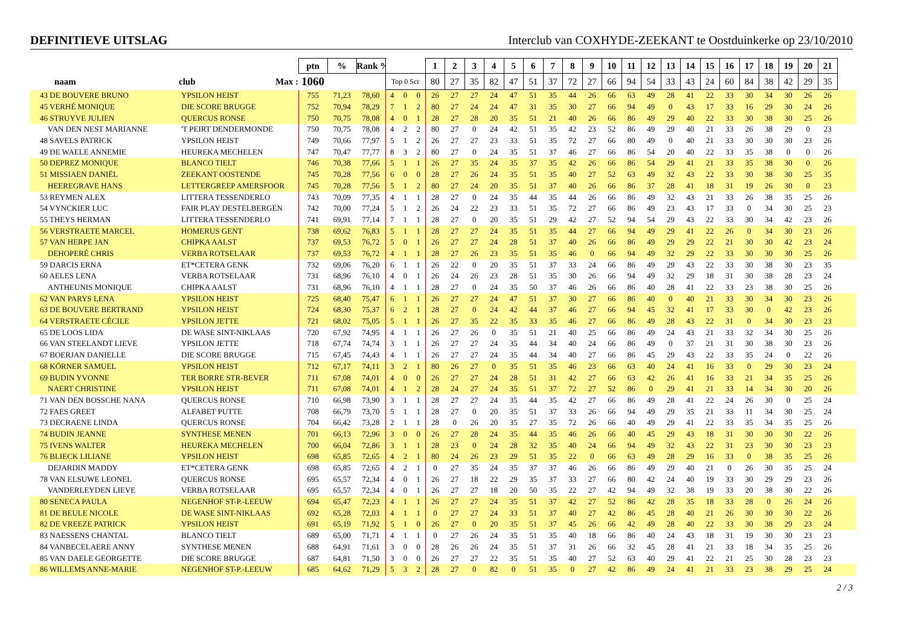DEFINITIEVE UITSLAG
Interclub van COXHYDE-ZEEKANT te Oostduinkerke op 23/10/2010
| | | ptn | % | Rank % | | | | 1 | 2 | 3 | 4 | 5 | 6 | 7 | 8 | 9 | 10 | 11 | 12 | 13 | 14 | 15 | 16 | 17 | 18 | 19 | 20 | 21 | |
| --- | --- | --- | --- | --- | --- | --- | --- | --- | --- | --- | --- | --- | --- | --- | --- | --- | --- | --- | --- | --- | --- | --- | --- | --- | --- | --- | --- | --- | --- |
| naam | club Max : | 1060 | | | Top 0 Scr | | | 80 | 27 | 35 | 82 | 47 | 51 | 37 | 72 | 27 | 66 | 94 | 54 | 33 | 43 | 24 | 60 | 84 | 38 | 42 | 29 | 35 | |
| 43 DE BOUVERE BRUNO | YPSILON HEIST | 755 | 71,23 | 78,60 | 4 | 0 | 0 | 26 | 27 | 27 | 24 | 47 | 51 | 35 | 44 | 26 | 66 | 63 | 49 | 28 | 41 | 22 | 33 | 30 | 34 | 30 | 26 | 26 | |
| 45 VERHÉ MONIQUE | DIE SCORE BRUGGE | 752 | 70,94 | 78,29 | 7 | 1 | 2 | 80 | 27 | 24 | 24 | 47 | 31 | 35 | 30 | 27 | 66 | 94 | 49 | 0 | 43 | 17 | 33 | 16 | 29 | 30 | 24 | 26 | |
| 46 STRUYVE JULIEN | QUERCUS RONSE | 750 | 70,75 | 78,08 | 4 | 0 | 1 | 28 | 27 | 28 | 20 | 35 | 51 | 21 | 40 | 26 | 66 | 86 | 49 | 29 | 40 | 22 | 33 | 30 | 38 | 30 | 25 | 26 | |
| VAN DEN NEST MARIANNE | 'T PEIRT DENDERMONDE | 750 | 70,75 | 78,08 | 4 | 2 | 2 | 80 | 27 | 0 | 24 | 42 | 51 | 35 | 42 | 23 | 52 | 86 | 49 | 29 | 40 | 21 | 33 | 26 | 38 | 29 | 0 | 23 | |
| 48 SAVELS PATRICK | YPSILON HEIST | 749 | 70,66 | 77,97 | 5 | 1 | 2 | 26 | 27 | 27 | 23 | 33 | 51 | 35 | 72 | 27 | 66 | 80 | 49 | 0 | 40 | 21 | 33 | 30 | 30 | 30 | 23 | 26 | |
| 49 DE WAELE ANNEMIE | HEUREKA MECHELEN | 747 | 70,47 | 77,77 | 8 | 3 | 2 | 80 | 27 | 0 | 24 | 35 | 51 | 37 | 46 | 27 | 66 | 86 | 54 | 20 | 40 | 22 | 33 | 35 | 38 | 0 | 0 | 26 | |
| 50 DEPREZ MONIQUE | BLANCO TIELT | 746 | 70,38 | 77,66 | 5 | 1 | 1 | 26 | 27 | 35 | 24 | 35 | 37 | 35 | 42 | 26 | 66 | 86 | 54 | 29 | 41 | 21 | 33 | 35 | 38 | 30 | 0 | 26 | |
| 51 MISSIAEN DANIËL | ZEEKANT OOSTENDE | 745 | 70,28 | 77,56 | 6 | 0 | 0 | 28 | 27 | 26 | 24 | 35 | 51 | 35 | 40 | 27 | 52 | 63 | 49 | 32 | 43 | 22 | 33 | 30 | 38 | 30 | 25 | 35 | |
| HEEREGRAVE HANS | LETTERGREEP AMERSFOOR | 745 | 70,28 | 77,56 | 5 | 1 | 2 | 80 | 27 | 24 | 20 | 35 | 51 | 37 | 40 | 26 | 66 | 86 | 37 | 28 | 41 | 18 | 31 | 19 | 26 | 30 | 0 | 23 | |
| 53 REYMEN ALEX | LITTERA TESSENDERLO | 743 | 70,09 | 77,35 | 4 | 1 | 1 | 28 | 27 | 0 | 24 | 35 | 44 | 35 | 44 | 26 | 66 | 86 | 49 | 32 | 43 | 21 | 33 | 26 | 38 | 35 | 25 | 26 | |
| 54 VYNCKIER LUC | FAIR PLAY DESTELBERGEN | 742 | 70,00 | 77,24 | 5 | 1 | 2 | 26 | 24 | 22 | 23 | 33 | 51 | 35 | 72 | 27 | 66 | 86 | 49 | 23 | 43 | 17 | 33 | 0 | 34 | 30 | 25 | 23 | |
| 55 THEYS HERMAN | LITTERA TESSENDERLO | 741 | 69,91 | 77,14 | 7 | 1 | 1 | 28 | 27 | 0 | 20 | 35 | 51 | 29 | 42 | 27 | 52 | 94 | 54 | 29 | 43 | 22 | 33 | 30 | 34 | 42 | 23 | 26 | |
| 56 VERSTRAETE MARCEL | HOMERUS GENT | 738 | 69,62 | 76,83 | 5 | 1 | 1 | 28 | 27 | 27 | 24 | 35 | 51 | 35 | 44 | 27 | 66 | 94 | 49 | 29 | 41 | 22 | 26 | 0 | 34 | 30 | 23 | 26 | |
| 57 VAN HERPE JAN | CHIPKA AALST | 737 | 69,53 | 76,72 | 5 | 0 | 1 | 26 | 27 | 27 | 24 | 28 | 51 | 37 | 40 | 26 | 66 | 86 | 49 | 29 | 29 | 22 | 21 | 30 | 30 | 42 | 23 | 24 | |
| DEHOPERÉ CHRIS | VERBA ROTSELAAR | 737 | 69,53 | 76,72 | 4 | 1 | 1 | 28 | 27 | 26 | 23 | 35 | 51 | 35 | 46 | 0 | 66 | 94 | 49 | 32 | 29 | 22 | 33 | 30 | 30 | 30 | 25 | 26 | |
| 59 DARCIS ERNA | ET*CETERA GENK | 732 | 69,06 | 76,20 | 6 | 1 | 1 | 26 | 22 | 0 | 20 | 35 | 51 | 37 | 33 | 24 | 66 | 86 | 49 | 29 | 43 | 22 | 33 | 30 | 38 | 30 | 23 | 35 | |
| 60 AELES LENA | VERBA ROTSELAAR | 731 | 68,96 | 76,10 | 4 | 0 | 1 | 26 | 24 | 26 | 23 | 28 | 51 | 35 | 30 | 26 | 66 | 94 | 49 | 32 | 29 | 18 | 31 | 30 | 38 | 28 | 23 | 24 | |
| ANTHEUNIS MONIQUE | CHIPKA AALST | 731 | 68,96 | 76,10 | 4 | 1 | 1 | 28 | 27 | 0 | 24 | 35 | 50 | 37 | 46 | 26 | 66 | 86 | 40 | 28 | 41 | 22 | 33 | 23 | 38 | 30 | 25 | 26 | |
| 62 VAN PARYS LENA | YPSILON HEIST | 725 | 68,40 | 75,47 | 6 | 1 | 1 | 26 | 27 | 27 | 24 | 47 | 51 | 37 | 30 | 27 | 66 | 86 | 40 | 0 | 40 | 21 | 33 | 30 | 34 | 30 | 23 | 26 | |
| 63 DE BOUVERE BERTRAND | YPSILON HEIST | 724 | 68,30 | 75,37 | 6 | 2 | 1 | 28 | 27 | 0 | 24 | 42 | 44 | 37 | 46 | 27 | 66 | 94 | 45 | 32 | 41 | 17 | 33 | 30 | 0 | 42 | 23 | 26 | |
| 64 VERSTRAETE CÉCILE | YPSILON JETTE | 721 | 68,02 | 75,05 | 5 | 1 | 1 | 26 | 27 | 35 | 22 | 35 | 33 | 35 | 46 | 27 | 66 | 86 | 49 | 28 | 43 | 22 | 31 | 0 | 34 | 30 | 23 | 23 | |
| 65 DE LOOS LIDA | DE WASE SINT-NIKLAAS | 720 | 67,92 | 74,95 | 4 | 1 | 1 | 26 | 27 | 26 | 0 | 35 | 51 | 21 | 40 | 25 | 66 | 86 | 49 | 24 | 43 | 21 | 33 | 32 | 34 | 30 | 25 | 26 | |
| 66 VAN STEELANDT LIEVE | YPSILON JETTE | 718 | 67,74 | 74,74 | 3 | 1 | 1 | 26 | 27 | 27 | 24 | 35 | 44 | 34 | 40 | 24 | 66 | 86 | 49 | 0 | 37 | 21 | 31 | 30 | 38 | 30 | 23 | 26 | |
| 67 BOERJAN DANIELLE | DIE SCORE BRUGGE | 715 | 67,45 | 74,43 | 4 | 1 | 1 | 26 | 27 | 27 | 24 | 35 | 44 | 34 | 40 | 27 | 66 | 86 | 45 | 29 | 43 | 22 | 33 | 35 | 24 | 0 | 22 | 26 | |
| 68 KÖRNER SAMUEL | YPSILON HEIST | 712 | 67,17 | 74,11 | 3 | 2 | 1 | 80 | 26 | 27 | 0 | 35 | 51 | 35 | 46 | 23 | 66 | 63 | 40 | 24 | 41 | 16 | 33 | 0 | 29 | 30 | 23 | 24 | |
| 69 BUDIN YVONNE | TER BORRE STR-BEVER | 711 | 67,08 | 74,01 | 4 | 0 | 0 | 26 | 27 | 27 | 24 | 28 | 51 | 31 | 42 | 27 | 66 | 63 | 42 | 26 | 41 | 16 | 33 | 21 | 34 | 35 | 25 | 26 | |
| NAERT CHRISTINE | YPSILON HEIST | 711 | 67,08 | 74,01 | 4 | 1 | 2 | 28 | 24 | 27 | 24 | 35 | 51 | 37 | 72 | 27 | 52 | 86 | 0 | 29 | 41 | 21 | 33 | 14 | 34 | 30 | 20 | 26 | |
| 71 VAN DEN BOSSCHE NANA | QUERCUS RONSE | 710 | 66,98 | 73,90 | 3 | 1 | 1 | 28 | 27 | 27 | 24 | 35 | 44 | 35 | 42 | 27 | 66 | 86 | 49 | 28 | 41 | 22 | 24 | 26 | 30 | 0 | 25 | 24 | |
| 72 FAES GREET | ALFABET PUTTE | 708 | 66,79 | 73,70 | 5 | 1 | 1 | 28 | 27 | 0 | 20 | 35 | 51 | 37 | 33 | 26 | 66 | 94 | 49 | 29 | 35 | 21 | 33 | 11 | 34 | 30 | 25 | 24 | |
| 73 DECRAENE LINDA | QUERCUS RONSE | 704 | 66,42 | 73,28 | 2 | 1 | 1 | 28 | 0 | 26 | 20 | 35 | 27 | 35 | 72 | 26 | 66 | 40 | 49 | 29 | 41 | 22 | 33 | 35 | 34 | 35 | 25 | 26 | |
| 74 BUDIN JEANNE | SYNTHESE MENEN | 701 | 66,13 | 72,96 | 3 | 0 | 0 | 26 | 27 | 28 | 24 | 35 | 44 | 35 | 46 | 26 | 66 | 40 | 45 | 29 | 43 | 18 | 31 | 30 | 30 | 30 | 22 | 26 | |
| 75 IVENS WALTER | HEUREKA MECHELEN | 700 | 66,04 | 72,86 | 3 | 1 | 1 | 28 | 23 | 0 | 24 | 28 | 32 | 35 | 40 | 24 | 66 | 94 | 49 | 32 | 43 | 22 | 31 | 23 | 30 | 30 | 23 | 23 | |
| 76 BLIECK LILIANE | YPSILON HEIST | 698 | 65,85 | 72,65 | 4 | 2 | 1 | 80 | 24 | 26 | 23 | 29 | 51 | 35 | 22 | 0 | 66 | 63 | 49 | 28 | 29 | 16 | 33 | 0 | 38 | 35 | 25 | 26 | |
| DEJARDIN MADDY | ET*CETERA GENK | 698 | 65,85 | 72,65 | 4 | 2 | 1 | 0 | 27 | 35 | 24 | 35 | 37 | 37 | 46 | 26 | 66 | 86 | 49 | 29 | 40 | 21 | 0 | 26 | 30 | 35 | 25 | 24 | |
| 78 VAN ELSUWE LEONEL | QUERCUS RONSE | 695 | 65,57 | 72,34 | 4 | 0 | 1 | 26 | 27 | 18 | 22 | 29 | 35 | 37 | 33 | 27 | 66 | 80 | 42 | 24 | 40 | 19 | 33 | 30 | 29 | 29 | 23 | 26 | |
| VANDERLEYDEN LIEVE | VERBA ROTSELAAR | 695 | 65,57 | 72,34 | 4 | 0 | 1 | 26 | 27 | 27 | 18 | 20 | 50 | 35 | 22 | 27 | 42 | 94 | 49 | 32 | 38 | 19 | 33 | 20 | 38 | 30 | 22 | 26 | |
| 80 SENECA PAULA | NEGENHOF ST-P.-LEEUW | 694 | 65,47 | 72,23 | 4 | 1 | 1 | 26 | 27 | 27 | 24 | 35 | 51 | 37 | 42 | 27 | 52 | 86 | 42 | 28 | 35 | 18 | 33 | 28 | 0 | 26 | 24 | 26 | |
| 81 DE BEULE NICOLE | DE WASE SINT-NIKLAAS | 692 | 65,28 | 72,03 | 4 | 1 | 1 | 0 | 27 | 27 | 24 | 33 | 51 | 37 | 40 | 27 | 42 | 86 | 45 | 28 | 40 | 21 | 26 | 30 | 30 | 30 | 22 | 26 | |
| 82 DE VREEZE PATRICK | YPSILON HEIST | 691 | 65,19 | 71,92 | 5 | 1 | 0 | 26 | 27 | 0 | 20 | 35 | 51 | 37 | 45 | 26 | 66 | 42 | 49 | 28 | 40 | 22 | 33 | 30 | 38 | 29 | 23 | 24 | |
| 83 NAESSENS CHANTAL | BLANCO TIELT | 689 | 65,00 | 71,71 | 4 | 1 | 1 | 0 | 27 | 26 | 24 | 35 | 51 | 35 | 40 | 18 | 66 | 86 | 40 | 24 | 43 | 18 | 31 | 19 | 30 | 30 | 23 | 23 | |
| 84 VANBECELAERE ANNY | SYNTHESE MENEN | 688 | 64,91 | 71,61 | 3 | 0 | 0 | 28 | 26 | 26 | 24 | 35 | 51 | 37 | 31 | 26 | 66 | 32 | 45 | 28 | 41 | 21 | 33 | 18 | 34 | 35 | 25 | 26 | |
| 85 VAN DAELE GEORGETTE | DIE SCORE BRUGGE | 687 | 64,81 | 71,50 | 3 | 0 | 0 | 26 | 27 | 27 | 22 | 35 | 51 | 35 | 40 | 27 | 52 | 63 | 40 | 29 | 41 | 22 | 21 | 25 | 30 | 28 | 23 | 23 | |
| 86 WILLEMS ANNE-MARIE | NEGENHOF ST-P.-LEEUW | 685 | 64,62 | 71,29 | 5 | 3 | 2 | 28 | 27 | 0 | 82 | 0 | 51 | 35 | 0 | 27 | 42 | 86 | 49 | 24 | 41 | 21 | 33 | 23 | 38 | 29 | 25 | 24 | |
2 / 3